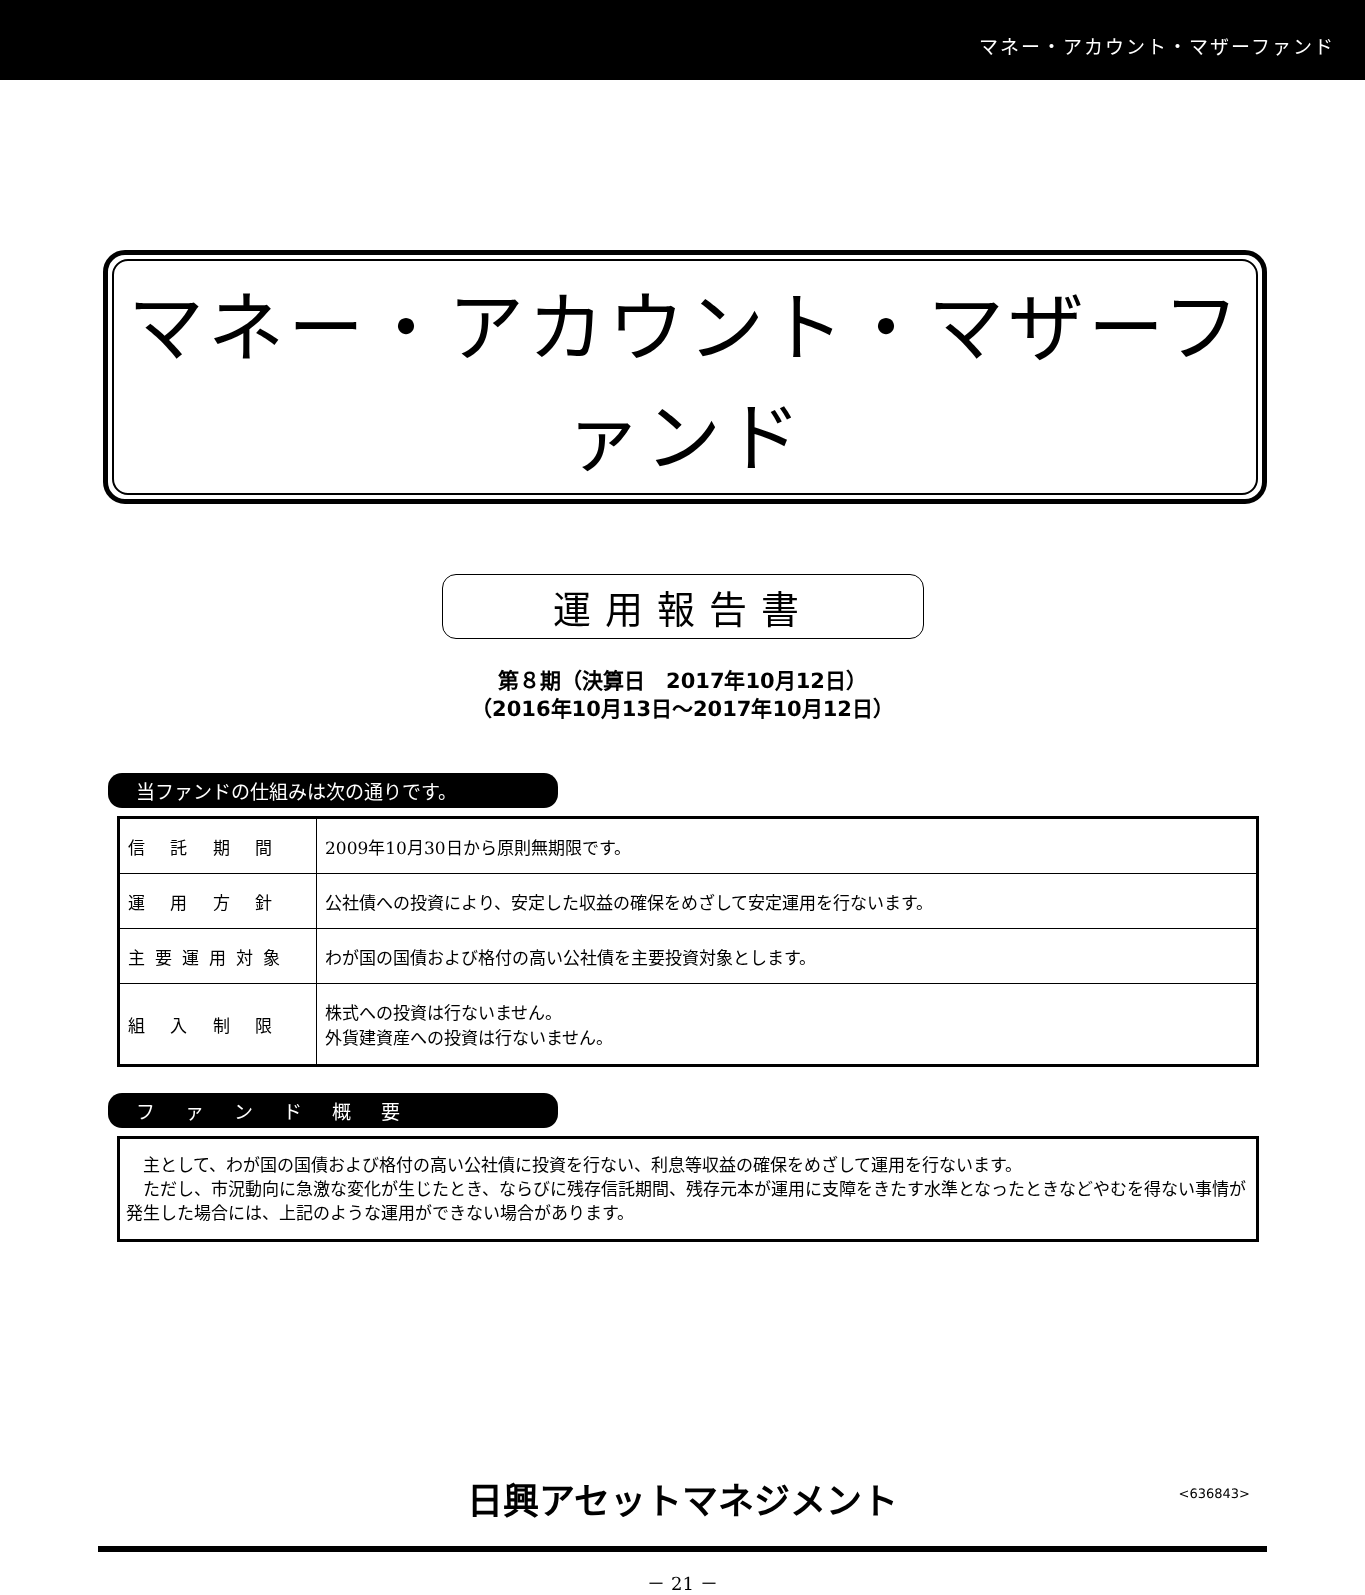マネー・アカウント・マザーファンド
マネー・アカウント・マザーファンド
運用報告書
第８期（決算日　2017年10月12日）
（2016年10月13日～2017年10月12日）
当ファンドの仕組みは次の通りです。
| 信 託 期 間 | 2009年10月30日から原則無期限です。 |
| 運 用 方 針 | 公社債への投資により、安定した収益の確保をめざして安定運用を行ないます。 |
| 主要運用対象 | わが国の国債および格付の高い公社債を主要投資対象とします。 |
| 組 入 制 限 | 株式への投資は行ないません。 外貨建資産への投資は行ないません。 |
ファンド概要
　主として、わが国の国債および格付の高い公社債に投資を行ない、利息等収益の確保をめざして運用を行ないます。
　ただし、市況動向に急激な変化が生じたとき、ならびに残存信託期間、残存元本が運用に支障をきたす水準となったときなどやむを得ない事情が発生した場合には、上記のような運用ができない場合があります。
日興アセットマネジメント <636843>
－ 21 －